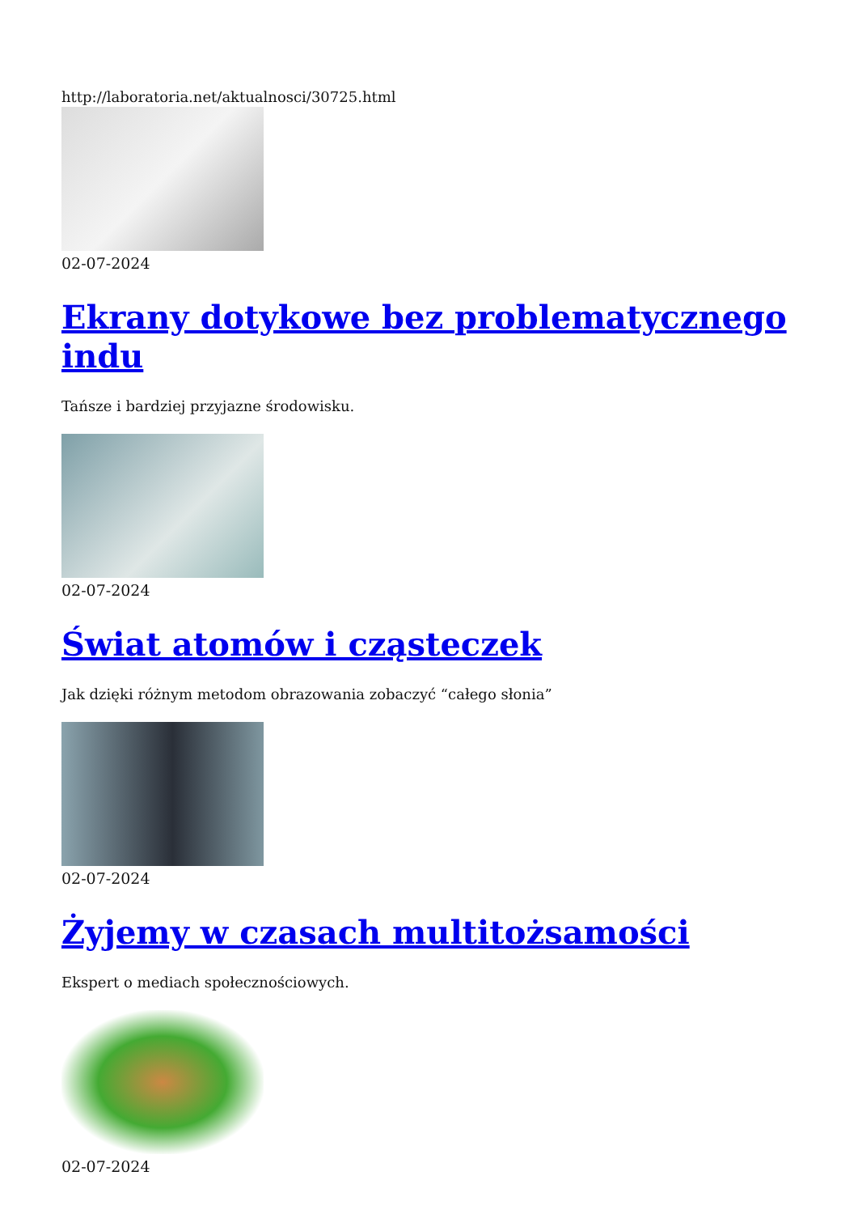http://laboratoria.net/aktualnosci/30725.html
02-07-2024
Ekrany dotykowe bez problematycznego indu
Tańsze i bardziej przyjazne środowisku.
02-07-2024
Świat atomów i cząsteczek
Jak dzięki różnym metodom obrazowania zobaczyć “całego słonia”
02-07-2024
Żyjemy w czasach multitożsamości
Ekspert o mediach społecznościowych.
02-07-2024